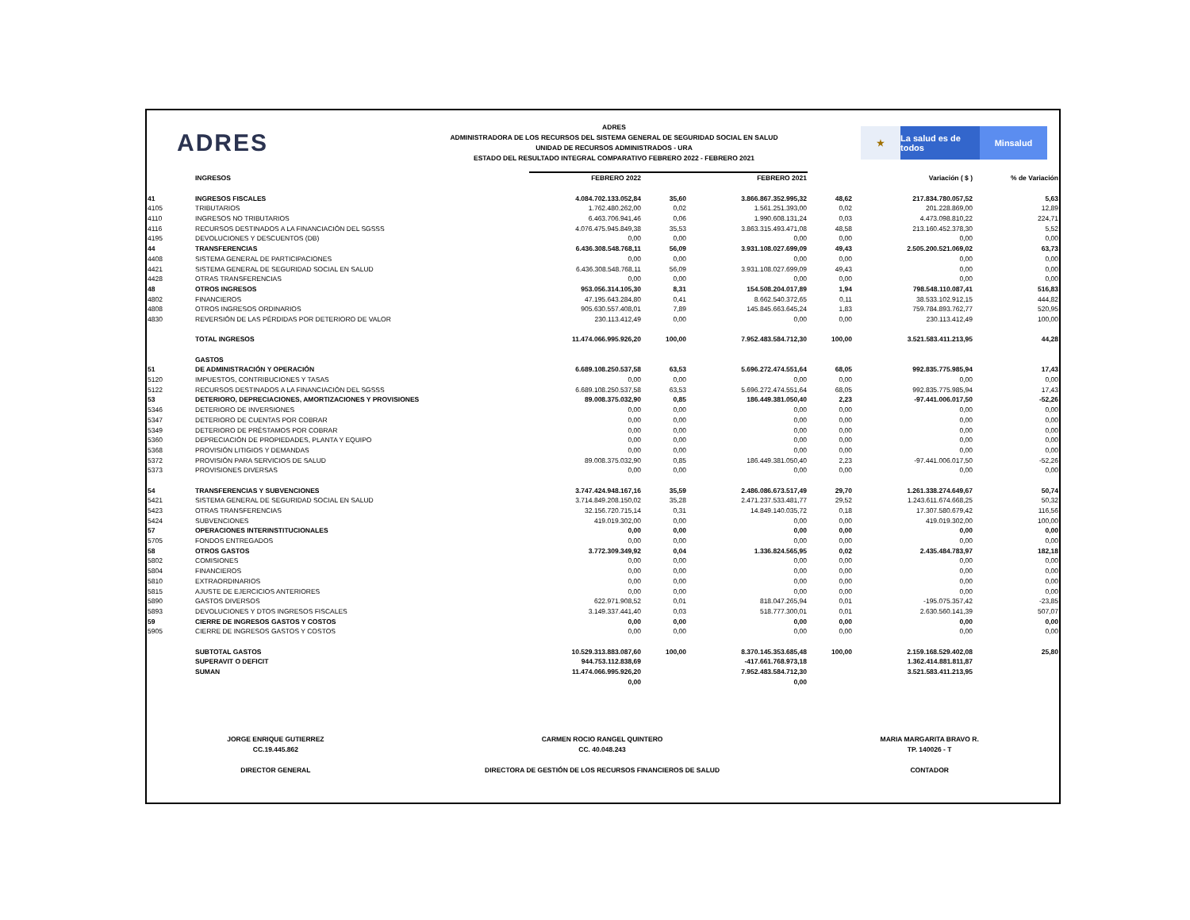ADRES
ADRES
ADMINISTRADORA DE LOS RECURSOS DEL SISTEMA GENERAL DE SEGURIDAD SOCIAL EN SALUD
UNIDAD DE RECURSOS ADMINISTRADOS - URA
ESTADO DEL RESULTADO INTEGRAL COMPARATIVO FEBRERO 2022 - FEBRERO 2021
★ La salud es de todos
Minsalud
| | INGRESOS | FEBRERO 2022 | | FEBRERO 2021 | | Variación ( $ ) | % de Variación |
| --- | --- | --- | --- | --- | --- | --- | --- |
| 41 | INGRESOS FISCALES | 4.084.702.133.052,84 | 35,60 | 3.866.867.352.995,32 | 48,62 | 217.834.780.057,52 | 5,63 |
| 4105 | TRIBUTARIOS | 1.762.480.262,00 | 0,02 | 1.561.251.393,00 | 0,02 | 201.228.869,00 | 12,89 |
| 4110 | INGRESOS NO TRIBUTARIOS | 6.463.706.941,46 | 0,06 | 1.990.608.131,24 | 0,03 | 4.473.098.810,22 | 224,71 |
| 4116 | RECURSOS DESTINADOS A LA FINANCIACIÓN DEL SGSSS | 4.076.475.945.849,38 | 35,53 | 3.863.315.493.471,08 | 48,58 | 213.160.452.378,30 | 5,52 |
| 4195 | DEVOLUCIONES Y DESCUENTOS (DB) | 0,00 | 0,00 | 0,00 | 0,00 | 0,00 | 0,00 |
| 44 | TRANSFERENCIAS | 6.436.308.548.768,11 | 56,09 | 3.931.108.027.699,09 | 49,43 | 2.505.200.521.069,02 | 63,73 |
| 4408 | SISTEMA GENERAL DE PARTICIPACIONES | 0,00 | 0,00 | 0,00 | 0,00 | 0,00 | 0,00 |
| 4421 | SISTEMA GENERAL DE SEGURIDAD SOCIAL EN SALUD | 6.436.308.548.768,11 | 56,09 | 3.931.108.027.699,09 | 49,43 | 0,00 | 0,00 |
| 4428 | OTRAS TRANSFERENCIAS | 0,00 | 0,00 | 0,00 | 0,00 | 0,00 | 0,00 |
| 48 | OTROS INGRESOS | 953.056.314.105,30 | 8,31 | 154.508.204.017,89 | 1,94 | 798.548.110.087,41 | 516,83 |
| 4802 | FINANCIEROS | 47.195.643.284,80 | 0,41 | 8.662.540.372,65 | 0,11 | 38.533.102.912,15 | 444,82 |
| 4808 | OTROS INGRESOS ORDINARIOS | 905.630.557.408,01 | 7,89 | 145.845.663.645,24 | 1,83 | 759.784.893.762,77 | 520,95 |
| 4830 | REVERSIÓN DE LAS PÉRDIDAS POR DETERIORO DE VALOR | 230.113.412,49 | 0,00 | 0,00 | 0,00 | 230.113.412,49 | 100,00 |
| | TOTAL INGRESOS | 11.474.066.995.926,20 | 100,00 | 7.952.483.584.712,30 | 100,00 | 3.521.583.411.213,95 | 44,28 |
| | GASTOS | | | | | | |
| 51 | DE ADMINISTRACIÓN Y OPERACIÓN | 6.689.108.250.537,58 | 63,53 | 5.696.272.474.551,64 | 68,05 | 992.835.775.985,94 | 17,43 |
| 5120 | IMPUESTOS, CONTRIBUCIONES Y TASAS | 0,00 | 0,00 | 0,00 | 0,00 | 0,00 | 0,00 |
| 5122 | RECURSOS DESTINADOS A LA FINANCIACIÓN DEL SGSSS | 6.689.108.250.537,58 | 63,53 | 5.696.272.474.551,64 | 68,05 | 992.835.775.985,94 | 17,43 |
| 53 | DETERIORO, DEPRECIACIONES, AMORTIZACIONES Y PROVISIONES | 89.008.375.032,90 | 0,85 | 186.449.381.050,40 | 2,23 | -97.441.006.017,50 | -52,26 |
| 5346 | DETERIORO DE INVERSIONES | 0,00 | 0,00 | 0,00 | 0,00 | 0,00 | 0,00 |
| 5347 | DETERIORO DE CUENTAS POR COBRAR | 0,00 | 0,00 | 0,00 | 0,00 | 0,00 | 0,00 |
| 5349 | DETERIORO DE PRÉSTAMOS POR COBRAR | 0,00 | 0,00 | 0,00 | 0,00 | 0,00 | 0,00 |
| 5360 | DEPRECIACIÓN DE PROPIEDADES, PLANTA Y EQUIPO | 0,00 | 0,00 | 0,00 | 0,00 | 0,00 | 0,00 |
| 5368 | PROVISIÓN LITIGIOS Y DEMANDAS | 0,00 | 0,00 | 0,00 | 0,00 | 0,00 | 0,00 |
| 5372 | PROVISIÓN PARA SERVICIOS DE SALUD | 89.008.375.032,90 | 0,85 | 186.449.381.050,40 | 2,23 | -97.441.006.017,50 | -52,26 |
| 5373 | PROVISIONES DIVERSAS | 0,00 | 0,00 | 0,00 | 0,00 | 0,00 | 0,00 |
| 54 | TRANSFERENCIAS Y SUBVENCIONES | 3.747.424.948.167,16 | 35,59 | 2.486.086.673.517,49 | 29,70 | 1.261.338.274.649,67 | 50,74 |
| 5421 | SISTEMA GENERAL DE SEGURIDAD SOCIAL EN SALUD | 3.714.849.208.150,02 | 35,28 | 2.471.237.533.481,77 | 29,52 | 1.243.611.674.668,25 | 50,32 |
| 5423 | OTRAS TRANSFERENCIAS | 32.156.720.715,14 | 0,31 | 14.849.140.035,72 | 0,18 | 17.307.580.679,42 | 116,56 |
| 5424 | SUBVENCIONES | 419.019.302,00 | 0,00 | 0,00 | 0,00 | 419.019.302,00 | 100,00 |
| 57 | OPERACIONES INTERINSTITUCIONALES | 0,00 | 0,00 | 0,00 | 0,00 | 0,00 | 0,00 |
| 5705 | FONDOS ENTREGADOS | 0,00 | 0,00 | 0,00 | 0,00 | 0,00 | 0,00 |
| 58 | OTROS GASTOS | 3.772.309.349,92 | 0,04 | 1.336.824.565,95 | 0,02 | 2.435.484.783,97 | 182,18 |
| 5802 | COMISIONES | 0,00 | 0,00 | 0,00 | 0,00 | 0,00 | 0,00 |
| 5804 | FINANCIEROS | 0,00 | 0,00 | 0,00 | 0,00 | 0,00 | 0,00 |
| 5810 | EXTRAORDINARIOS | 0,00 | 0,00 | 0,00 | 0,00 | 0,00 | 0,00 |
| 5815 | AJUSTE DE EJERCICIOS ANTERIORES | 0,00 | 0,00 | 0,00 | 0,00 | 0,00 | 0,00 |
| 5890 | GASTOS DIVERSOS | 622.971.908,52 | 0,01 | 818.047.265,94 | 0,01 | -195.075.357,42 | -23,85 |
| 5893 | DEVOLUCIONES Y DTOS INGRESOS FISCALES | 3.149.337.441,40 | 0,03 | 518.777.300,01 | 0,01 | 2.630.560.141,39 | 507,07 |
| 59 | CIERRE DE INGRESOS GASTOS Y COSTOS | 0,00 | 0,00 | 0,00 | 0,00 | 0,00 | 0,00 |
| 5905 | CIERRE DE INGRESOS GASTOS Y COSTOS | 0,00 | 0,00 | 0,00 | 0,00 | 0,00 | 0,00 |
| | SUBTOTAL GASTOS | 10.529.313.883.087,60 | 100,00 | 8.370.145.353.685,48 | 100,00 | 2.159.168.529.402,08 | 25,80 |
| | SUPERAVIT O DEFICIT | 944.753.112.838,69 | | -417.661.768.973,18 | | 1.362.414.881.811,87 | |
| | SUMAN | 11.474.066.995.926,20 | | 7.952.483.584.712,30 | | 3.521.583.411.213,95 | |
| | | 0,00 | | 0,00 | | | |
JORGE ENRIQUE GUTIERREZ
CC.19.445.862
DIRECTOR GENERAL
CARMEN ROCIO RANGEL QUINTERO
CC. 40.048.243
DIRECTORA DE GESTIÓN DE LOS RECURSOS FINANCIEROS DE SALUD
MARIA MARGARITA BRAVO R.
TP. 140026 - T
CONTADOR